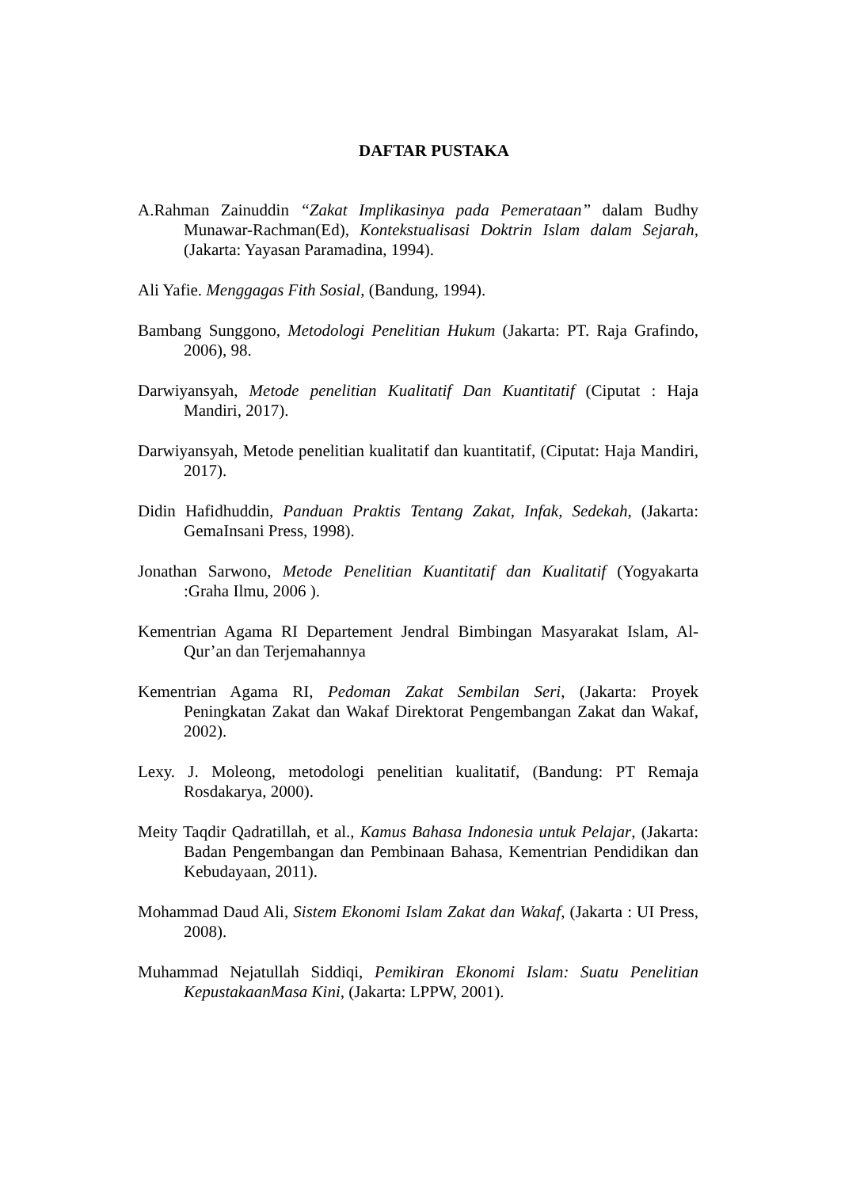DAFTAR PUSTAKA
A.Rahman Zainuddin “Zakat Implikasinya pada Pemerataan” dalam Budhy Munawar-Rachman(Ed), Kontekstualisasi Doktrin Islam dalam Sejarah, (Jakarta: Yayasan Paramadina, 1994).
Ali Yafie. Menggagas Fith Sosial, (Bandung, 1994).
Bambang Sunggono, Metodologi Penelitian Hukum (Jakarta: PT. Raja Grafindo, 2006), 98.
Darwiyansyah, Metode penelitian Kualitatif Dan Kuantitatif (Ciputat : Haja Mandiri, 2017).
Darwiyansyah, Metode penelitian kualitatif dan kuantitatif, (Ciputat: Haja Mandiri, 2017).
Didin Hafidhuddin, Panduan Praktis Tentang Zakat, Infak, Sedekah, (Jakarta: GemaInsani Press, 1998).
Jonathan Sarwono, Metode Penelitian Kuantitatif dan Kualitatif (Yogyakarta :Graha Ilmu, 2006 ).
Kementrian Agama RI Departement Jendral Bimbingan Masyarakat Islam, Al-Qur’an dan Terjemahannya
Kementrian Agama RI, Pedoman Zakat Sembilan Seri, (Jakarta: Proyek Peningkatan Zakat dan Wakaf Direktorat Pengembangan Zakat dan Wakaf, 2002).
Lexy. J. Moleong, metodologi penelitian kualitatif, (Bandung: PT Remaja Rosdakarya, 2000).
Meity Taqdir Qadratillah, et al., Kamus Bahasa Indonesia untuk Pelajar, (Jakarta: Badan Pengembangan dan Pembinaan Bahasa, Kementrian Pendidikan dan Kebudayaan, 2011).
Mohammad Daud Ali, Sistem Ekonomi Islam Zakat dan Wakaf, (Jakarta : UI Press, 2008).
Muhammad Nejatullah Siddiqi, Pemikiran Ekonomi Islam: Suatu Penelitian KepustakaanMasa Kini, (Jakarta: LPPW, 2001).